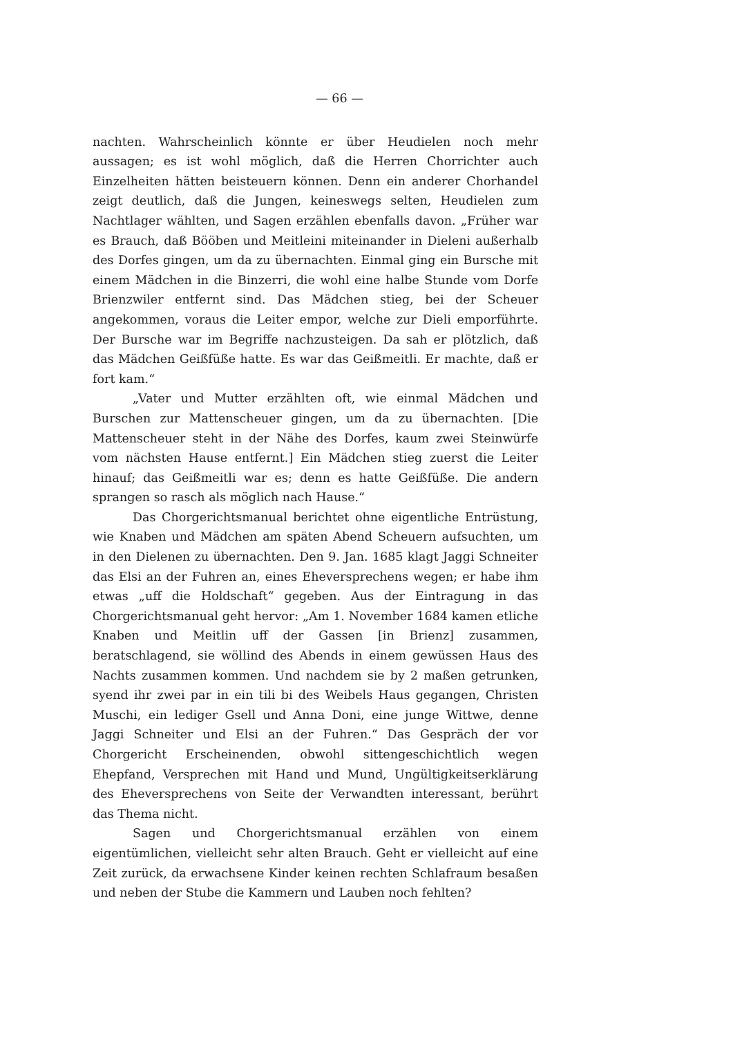— 66 —
nachten. Wahrscheinlich könnte er über Heudielen noch mehr aussagen; es ist wohl möglich, daß die Herren Chorrichter auch Einzelheiten hätten beisteuern können. Denn ein anderer Chorhandel zeigt deutlich, daß die Jungen, keineswegs selten, Heudielen zum Nachtlager wählten, und Sagen erzählen ebenfalls davon. „Früher war es Brauch, daß Bööben und Meitleini miteinander in Dieleni außerhalb des Dorfes gingen, um da zu übernachten. Einmal ging ein Bursche mit einem Mädchen in die Binzerri, die wohl eine halbe Stunde vom Dorfe Brienzwiler entfernt sind. Das Mädchen stieg, bei der Scheuer angekommen, voraus die Leiter empor, welche zur Dieli emporführte. Der Bursche war im Begriffe nachzusteigen. Da sah er plötzlich, daß das Mädchen Geißfüße hatte. Es war das Geißmeitli. Er machte, daß er fort kam.“
„Vater und Mutter erzählten oft, wie einmal Mädchen und Burschen zur Mattenscheuer gingen, um da zu übernachten. [Die Mattenscheuer steht in der Nähe des Dorfes, kaum zwei Steinwürfe vom nächsten Hause entfernt.] Ein Mädchen stieg zuerst die Leiter hinauf; das Geißmeitli war es; denn es hatte Geißfüße. Die andern sprangen so rasch als möglich nach Hause.“
Das Chorgerichtsmanual berichtet ohne eigentliche Entrüstung, wie Knaben und Mädchen am späten Abend Scheuern aufsuchten, um in den Dielenen zu übernachten. Den 9. Jan. 1685 klagt Jaggi Schneiter das Elsi an der Fuhren an, eines Eheversprechens wegen; er habe ihm etwas „uff die Holdschaft“ gegeben. Aus der Eintragung in das Chorgerichtsmanual geht hervor: „Am 1. November 1684 kamen etliche Knaben und Meitlin uff der Gassen [in Brienz] zusammen, beratschlagend, sie wöllind des Abends in einem gewüssen Haus des Nachts zusammen kommen. Und nachdem sie by 2 maßen getrunken, syend ihr zwei par in ein tili bi des Weibels Haus gegangen, Christen Muschi, ein lediger Gsell und Anna Doni, eine junge Wittwe, denne Jaggi Schneiter und Elsi an der Fuhren.“ Das Gespräch der vor Chorgericht Erscheinenden, obwohl sittengeschichtlich wegen Ehepfand, Versprechen mit Hand und Mund, Ungültigkeitserklärung des Eheversprechens von Seite der Verwandten interessant, berührt das Thema nicht.
Sagen und Chorgerichtsmanual erzählen von einem eigentümlichen, vielleicht sehr alten Brauch. Geht er vielleicht auf eine Zeit zurück, da erwachsene Kinder keinen rechten Schlafraum besaßen und neben der Stube die Kammern und Lauben noch fehlten?